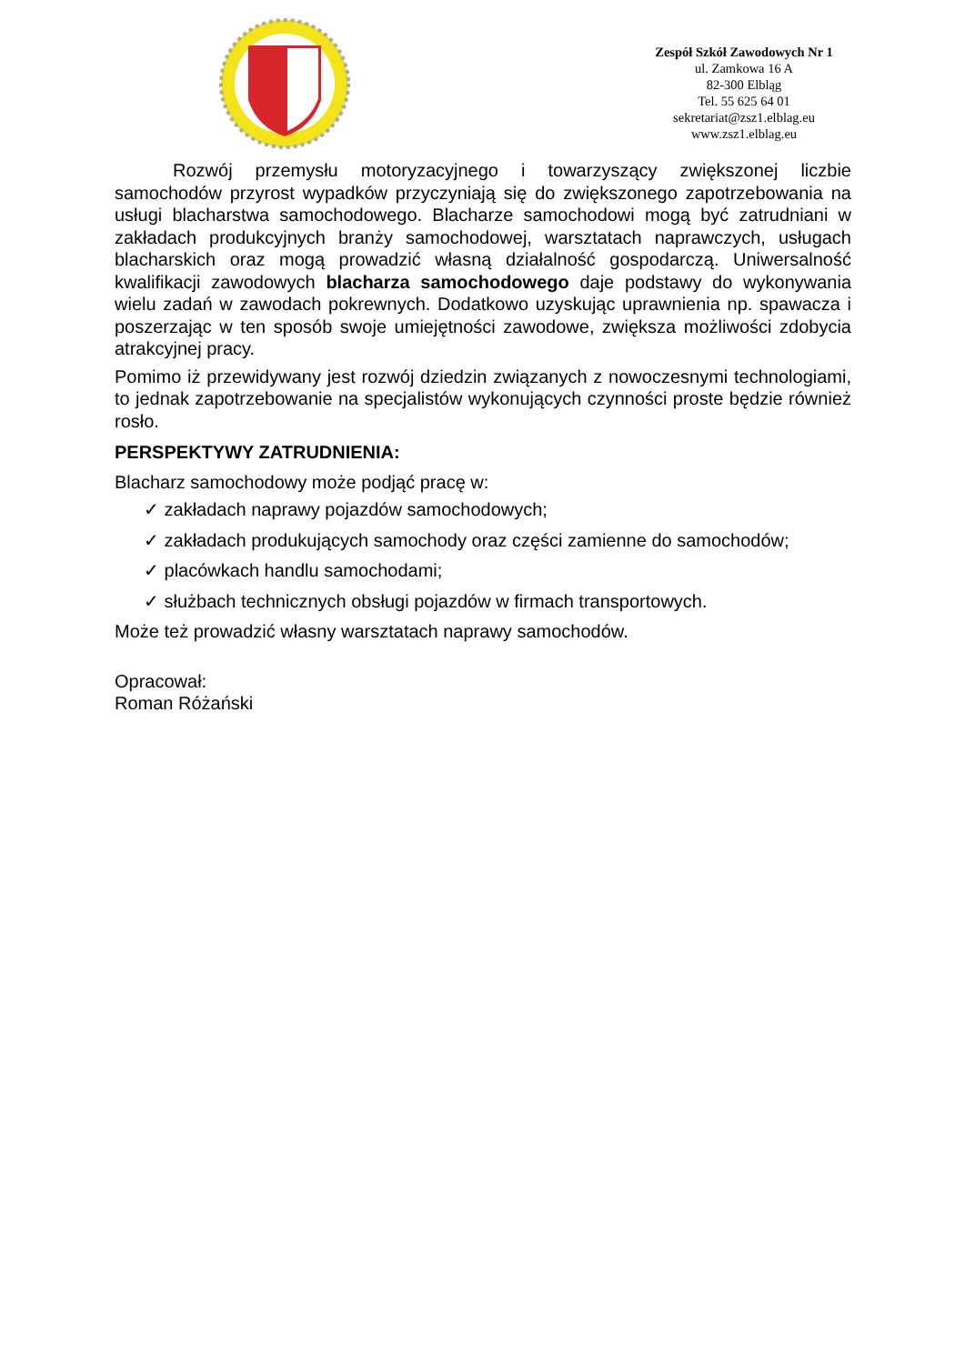Zespół Szkół Zawodowych Nr 1
ul. Zamkowa 16 A
82-300 Elbląg
Tel. 55 625 64 01
sekretariat@zsz1.elblag.eu
www.zsz1.elblag.eu
Rozwój przemysłu motoryzacyjnego i towarzyszący zwiększonej liczbie samochodów przyrost wypadków przyczyniają się do zwiększonego zapotrzebowania na usługi blacharstwa samochodowego. Blacharze samochodowi mogą być zatrudniani w zakładach produkcyjnych branży samochodowej, warsztatach naprawczych, usługach blacharskich oraz mogą prowadzić własną działalność gospodarczą. Uniwersalność kwalifikacji zawodowych blacharza samochodowego daje podstawy do wykonywania wielu zadań w zawodach pokrewnych. Dodatkowo uzyskując uprawnienia np. spawacza i poszerzając w ten sposób swoje umiejętności zawodowe, zwiększa możliwości zdobycia atrakcyjnej pracy.
Pomimo iż przewidywany jest rozwój dziedzin związanych z nowoczesnymi technologiami, to jednak zapotrzebowanie na specjalistów wykonujących czynności proste będzie również rosło.
PERSPEKTYWY ZATRUDNIENIA:
Blacharz samochodowy może podjąć pracę w:
✓ zakładach naprawy pojazdów samochodowych;
✓ zakładach produkujących samochody oraz części zamienne do samochodów;
✓ placówkach handlu samochodami;
✓ służbach technicznych obsługi pojazdów w firmach transportowych.
Może też prowadzić własny warsztatach naprawy samochodów.
Opracował:
Roman Różański